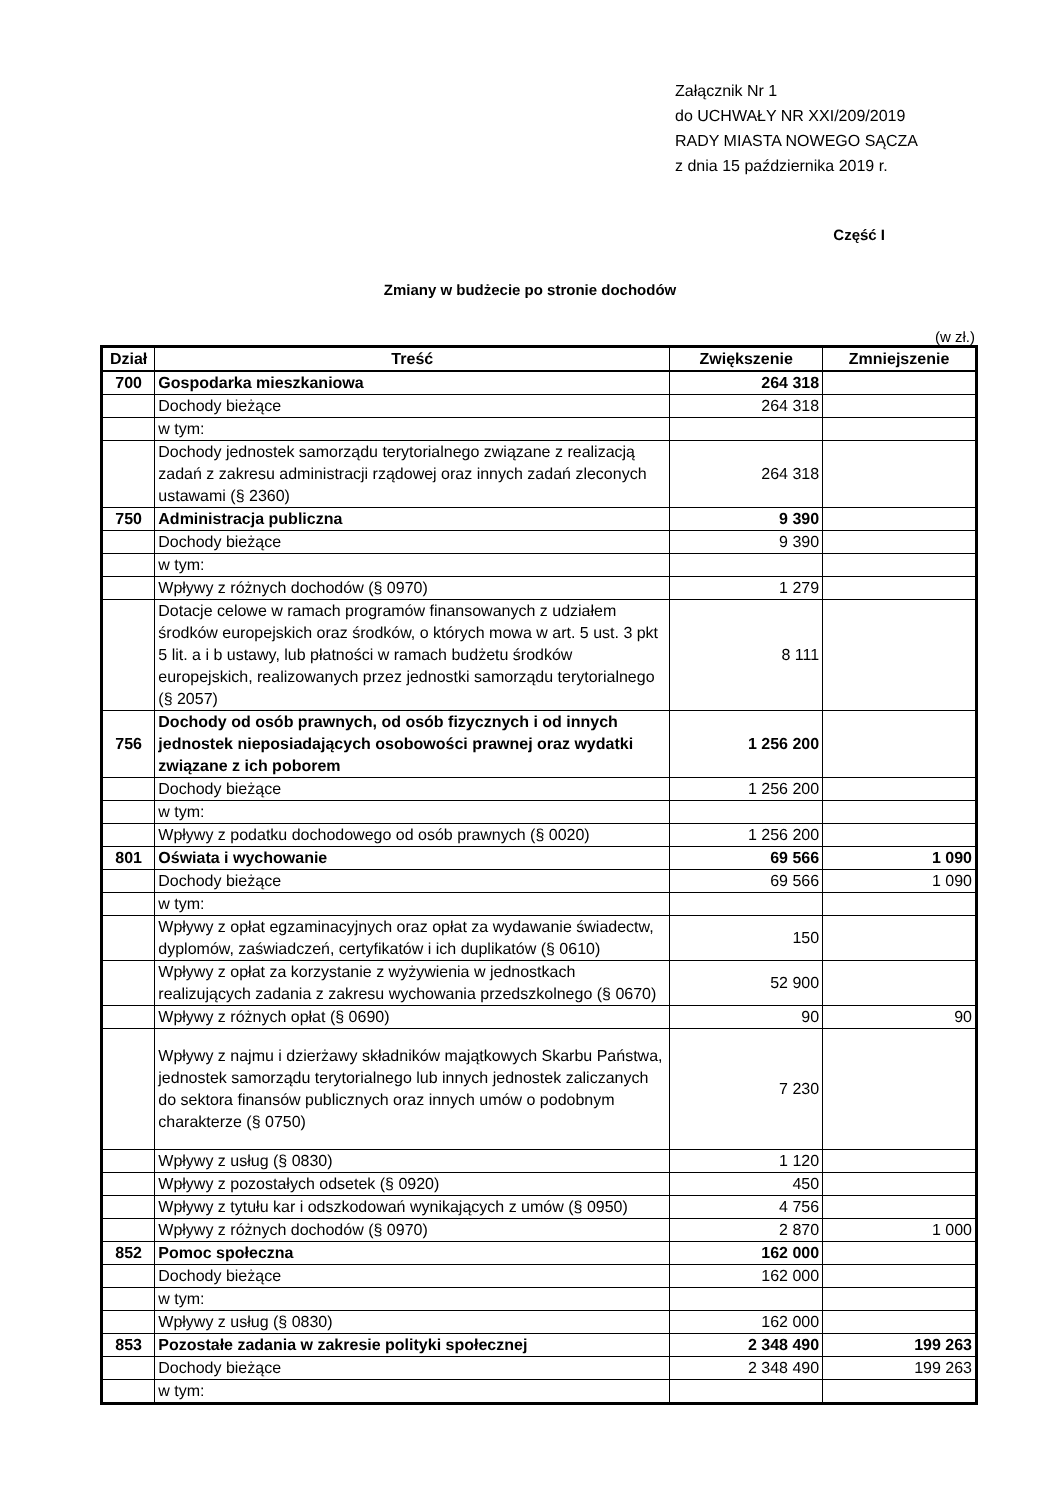Załącznik Nr 1
do UCHWAŁY NR XXI/209/2019
RADY MIASTA NOWEGO SĄCZA
z dnia 15 października 2019 r.
Część I
Zmiany w budżecie po stronie dochodów
(w zł.)
| Dział | Treść | Zwiększenie | Zmniejszenie |
| --- | --- | --- | --- |
| 700 | Gospodarka mieszkaniowa | 264 318 | |
| | Dochody bieżące | 264 318 | |
| | w tym: | | |
| | Dochody jednostek samorządu terytorialnego związane z realizacją zadań z zakresu administracji rządowej oraz innych zadań zleconych ustawami (§ 2360) | 264 318 | |
| 750 | Administracja publiczna | 9 390 | |
| | Dochody bieżące | 9 390 | |
| | w tym: | | |
| | Wpływy z różnych dochodów (§ 0970) | 1 279 | |
| | Dotacje celowe w ramach programów finansowanych z udziałem środków europejskich oraz środków, o których mowa w art. 5 ust. 3 pkt 5 lit. a i b ustawy, lub płatności w ramach budżetu środków europejskich, realizowanych przez jednostki samorządu terytorialnego (§ 2057) | 8 111 | |
| 756 | Dochody od osób prawnych, od osób fizycznych i od innych jednostek nieposiadających osobowości prawnej oraz wydatki związane z ich poborem | 1 256 200 | |
| | Dochody bieżące | 1 256 200 | |
| | w tym: | | |
| | Wpływy z podatku dochodowego od osób prawnych (§ 0020) | 1 256 200 | |
| 801 | Oświata i wychowanie | 69 566 | 1 090 |
| | Dochody bieżące | 69 566 | 1 090 |
| | w tym: | | |
| | Wpływy z opłat egzaminacyjnych oraz opłat za wydawanie świadectw, dyplomów, zaświadczeń, certyfikatów i ich duplikatów (§ 0610) | 150 | |
| | Wpływy z opłat za korzystanie z wyżywienia w jednostkach realizujących zadania z zakresu wychowania przedszkolnego (§ 0670) | 52 900 | |
| | Wpływy z różnych opłat (§ 0690) | 90 | 90 |
| | Wpływy z najmu i dzierżawy składników majątkowych Skarbu Państwa, jednostek samorządu terytorialnego lub innych jednostek zaliczanych do sektora finansów publicznych oraz innych umów o podobnym charakterze (§ 0750) | 7 230 | |
| | Wpływy z usług (§ 0830) | 1 120 | |
| | Wpływy z pozostałych odsetek (§ 0920) | 450 | |
| | Wpływy z tytułu kar i odszkodowań wynikających z umów (§ 0950) | 4 756 | |
| | Wpływy z różnych dochodów (§ 0970) | 2 870 | 1 000 |
| 852 | Pomoc społeczna | 162 000 | |
| | Dochody bieżące | 162 000 | |
| | w tym: | | |
| | Wpływy z usług (§ 0830) | 162 000 | |
| 853 | Pozostałe zadania w zakresie polityki społecznej | 2 348 490 | 199 263 |
| | Dochody bieżące | 2 348 490 | 199 263 |
| | w tym: | | |